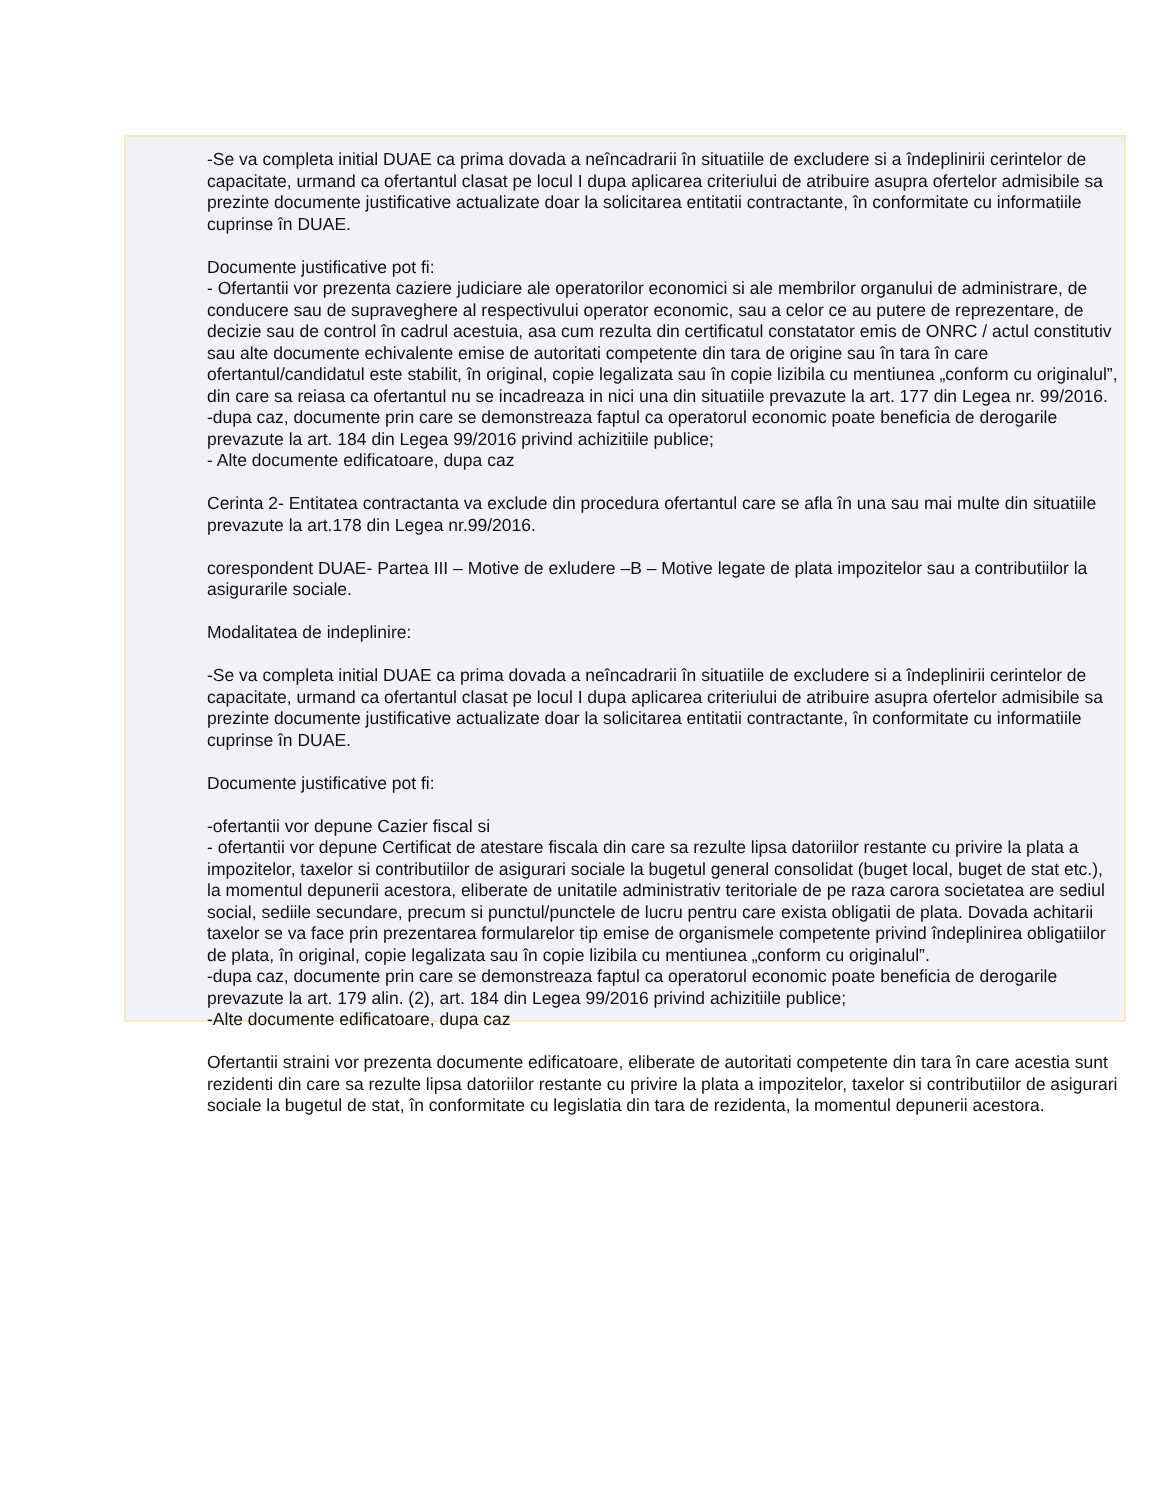-Se va completa initial DUAE ca prima dovada a neîncadrarii în situatiile de excludere si a îndeplinirii cerintelor de capacitate, urmand ca ofertantul clasat pe locul I dupa aplicarea criteriului de atribuire asupra ofertelor admisibile sa prezinte documente justificative actualizate doar la solicitarea entitatii contractante, în conformitate cu informatiile cuprinse în DUAE.
Documente justificative pot fi:
- Ofertantii vor prezenta caziere judiciare ale operatorilor economici si ale membrilor organului de administrare, de conducere sau de supraveghere al respectivului operator economic, sau a celor ce au putere de reprezentare, de decizie sau de control în cadrul acestuia, asa cum rezulta din certificatul constatator emis de ONRC / actul constitutiv sau alte documente echivalente emise de autoritati competente din tara de origine sau în tara în care ofertantul/candidatul este stabilit, în original, copie legalizata sau în copie lizibila cu mentiunea „conform cu originalul”, din care sa reiasa ca ofertantul nu se incadreaza in nici una din situatiile prevazute la art. 177 din Legea nr. 99/2016.
-dupa caz, documente prin care se demonstreaza faptul ca operatorul economic poate beneficia de derogarile prevazute la art. 184 din Legea 99/2016 privind achizitiile publice;
- Alte documente edificatoare, dupa caz
Cerinta 2- Entitatea contractanta va exclude din procedura ofertantul care se afla în una sau mai multe din situatiile prevazute la art.178 din Legea nr.99/2016.
corespondent DUAE- Partea III – Motive de exludere –B – Motive legate de plata impozitelor sau a contributiilor la asigurarile sociale.
Modalitatea de indeplinire:
-Se va completa initial DUAE ca prima dovada a neîncadrarii în situatiile de excludere si a îndeplinirii cerintelor de capacitate, urmand ca ofertantul clasat pe locul I dupa aplicarea criteriului de atribuire asupra ofertelor admisibile sa prezinte documente justificative actualizate doar la solicitarea entitatii contractante, în conformitate cu informatiile cuprinse în DUAE.
Documente justificative pot fi:
-ofertantii vor depune Cazier fiscal si
- ofertantii vor depune Certificat de atestare fiscala din care sa rezulte lipsa datoriilor restante cu privire la plata a impozitelor, taxelor si contributiilor de asigurari sociale la bugetul general consolidat (buget local, buget de stat etc.), la momentul depunerii acestora, eliberate de unitatile administrativ teritoriale de pe raza carora societatea are sediul social, sediile secundare, precum si punctul/punctele de lucru pentru care exista obligatii de plata. Dovada achitarii taxelor se va face prin prezentarea formularelor tip emise de organismele competente privind îndeplinirea obligatiilor de plata, în original, copie legalizata sau în copie lizibila cu mentiunea „conform cu originalul”.
-dupa caz, documente prin care se demonstreaza faptul ca operatorul economic poate beneficia de derogarile prevazute la art. 179 alin. (2), art. 184 din Legea 99/2016 privind achizitiile publice;
-Alte documente edificatoare, dupa caz
Ofertantii straini vor prezenta documente edificatoare, eliberate de autoritati competente din tara în care acestia sunt rezidenti din care sa rezulte lipsa datoriilor restante cu privire la plata a impozitelor, taxelor si contributiilor de asigurari sociale la bugetul de stat, în conformitate cu legislatia din tara de rezidenta, la momentul depunerii acestora.